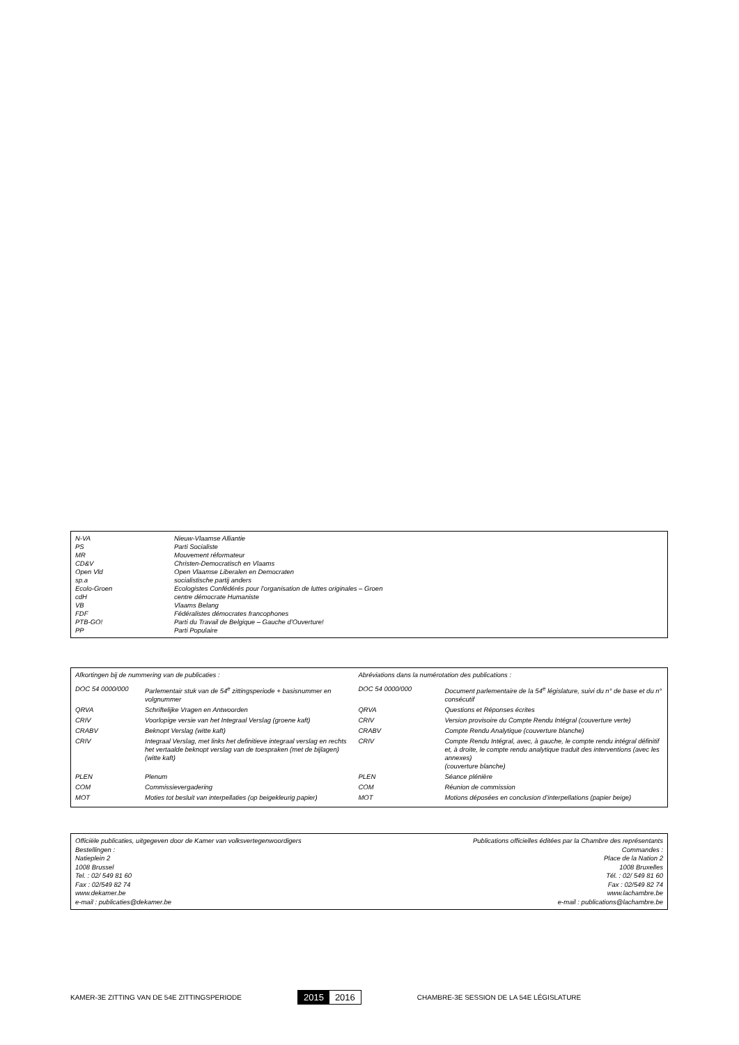| N-VA | Nieuw-Vlaamse Alliantie |
| PS | Parti Socialiste |
| MR | Mouvement réformateur |
| CD&V | Christen-Democratisch en Vlaams |
| Open Vld | Open Vlaamse Liberalen en Democraten |
| sp.a | socialistische partij anders |
| Ecolo-Groen | Ecologistes Confédérés pour l’organisation de luttes originales – Groen |
| cdH | centre démocrate Humaniste |
| VB | Vlaams Belang |
| FDF | Fédéralistes démocrates francophones |
| PTB-GO! | Parti du Travail de Belgique – Gauche d’Ouverture! |
| PP | Parti Populaire |
| Afkortingen bij de nummering van de publicaties : | | Abréviations dans la numérotation des publications : | |
| DOC 54 0000/000 | Parlementair stuk van de 54<sup>e</sup> zittingsperiode + basisnummer en volgnummer | DOC 54 0000/000 | Document parlementaire de la 54<sup>e</sup> législature, suivi du n° de base et du n° consécutif |
| QRVA | Schriftelijke Vragen en Antwoorden | QRVA | Questions et Réponses écrites |
| CRIV | Voorlopige versie van het Integraal Verslag (groene kaft) | CRIV | Version provisoire du Compte Rendu Intégral (couverture verte) |
| CRABV | Beknopt Verslag (witte kaft) | CRABV | Compte Rendu Analytique (couverture blanche) |
| CRIV | Integraal Verslag, met links het definitieve integraal verslag en rechts het vertaalde beknopt verslag van de toespraken (met de bijlagen) (witte kaft) | CRIV | Compte Rendu Intégral, avec, à gauche, le compte rendu intégral définitif et, à droite, le compte rendu analytique traduit des interventions (avec les annexes) (couverture blanche) |
| PLEN | Plenum | PLEN | Séance plénière |
| COM | Commissievergadering | COM | Réunion de commission |
| MOT | Moties tot besluit van interpellaties (op beigekleurig papier) | MOT | Motions déposées en conclusion d’interpellations (papier beige) |
Officiële publicaties, uitgegeven door de Kamer van volksvertegenwoordigers
Bestellingen :
Natieplein 2
1008 Brussel
Tel. : 02/ 549 81 60
Fax : 02/549 82 74
www.dekamer.be
e-mail : publicaties@dekamer.be
Publications officielles éditées par la Chambre des représentants
Commandes :
Place de la Nation 2
1008 Bruxelles
Tél. : 02/ 549 81 60
Fax : 02/549 82 74
www.lachambre.be
e-mail : publications@lachambre.be
KAMER-3E ZITTING VAN DE 54E ZITTINGSPERIODE
2015 2016
CHAMBRE-3E SESSION DE LA 54E LÉGISLATURE